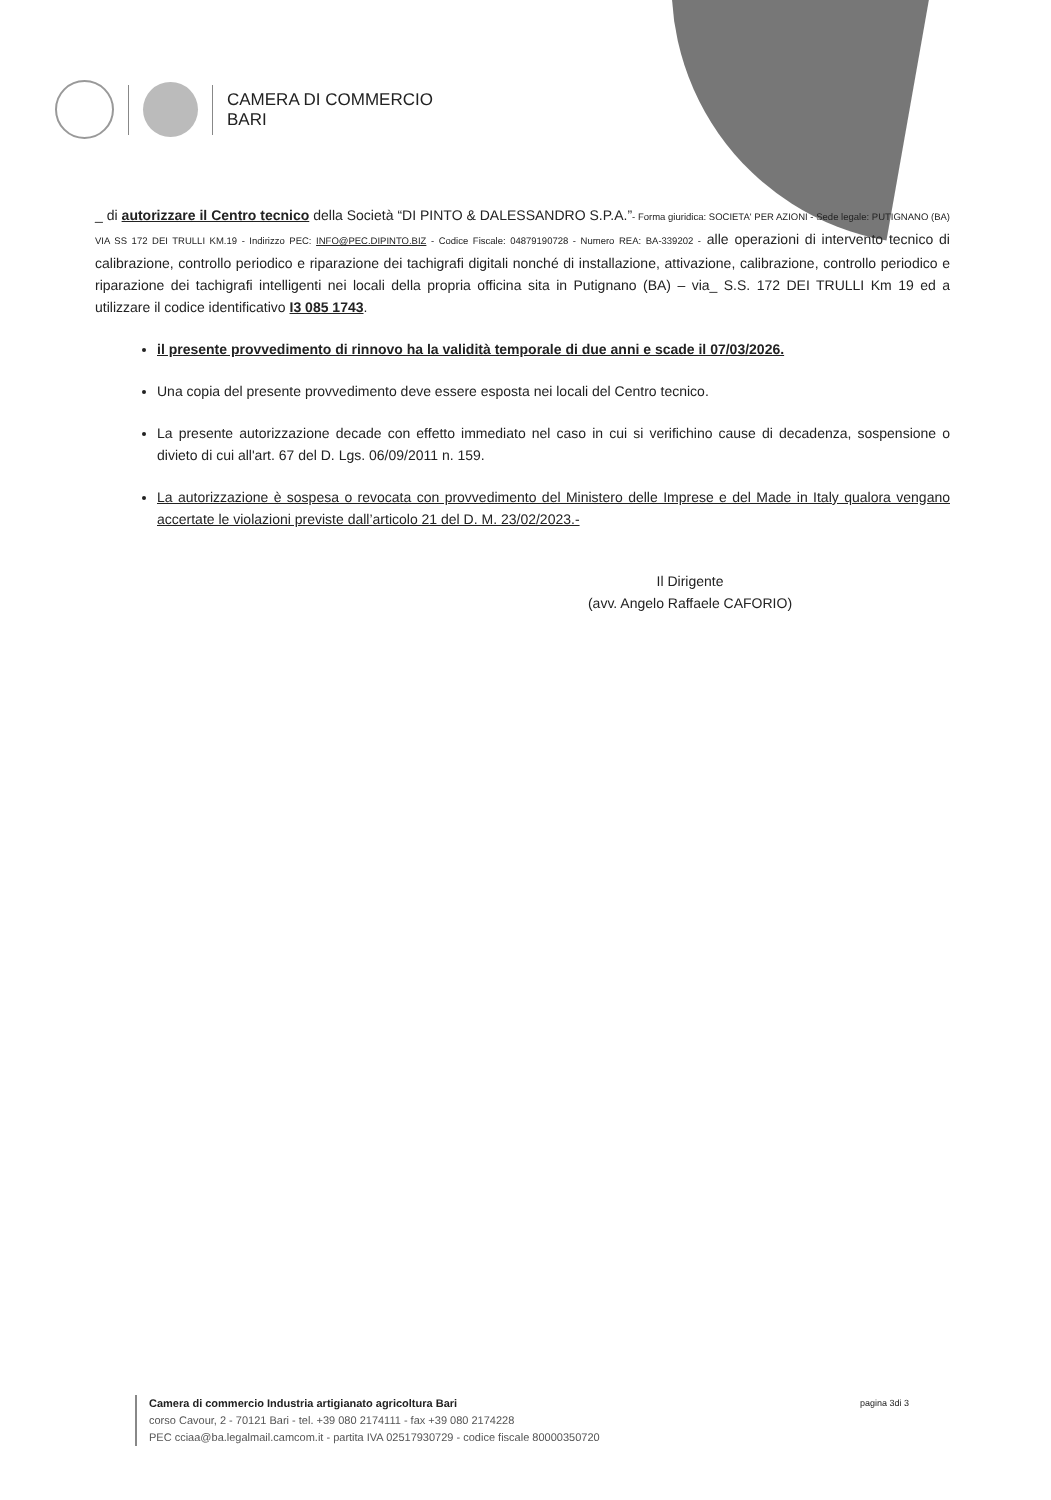CAMERA DI COMMERCIO
BARI
_ di autorizzare il Centro tecnico della Società “DI PINTO & DALESSANDRO S.P.A.”- Forma giuridica: SOCIETA' PER AZIONI - Sede legale: PUTIGNANO (BA) VIA SS 172 DEI TRULLI KM.19 - Indirizzo PEC: INFO@PEC.DIPINTO.BIZ - Codice Fiscale: 04879190728 - Numero REA: BA-339202 - alle operazioni di intervento tecnico di calibrazione, controllo periodico e riparazione dei tachigrafi digitali nonché di installazione, attivazione, calibrazione, controllo periodico e riparazione dei tachigrafi intelligenti nei locali della propria officina sita in Putignano (BA) – via_ S.S. 172 DEI TRULLI Km 19 ed a utilizzare il codice identificativo I3 085 1743.
il presente provvedimento di rinnovo ha la validità temporale di due anni e scade il 07/03/2026.
Una copia del presente provvedimento deve essere esposta nei locali del Centro tecnico.
La presente autorizzazione decade con effetto immediato nel caso in cui si verifichino cause di decadenza, sospensione o divieto di cui all'art. 67 del D. Lgs. 06/09/2011 n. 159.
La autorizzazione è sospesa o revocata con provvedimento del Ministero delle Imprese e del Made in Italy qualora vengano accertate le violazioni previste dall’articolo 21 del D. M. 23/02/2023.-
Il Dirigente
(avv. Angelo Raffaele CAFORIO)
Camera di commercio Industria artigianato agricoltura Bari
corso Cavour, 2 - 70121 Bari - tel. +39 080 2174111 - fax +39 080 2174228
PEC cciaa@ba.legalmail.camcom.it - partita IVA 02517930729 - codice fiscale 80000350720
pagina 3di 3